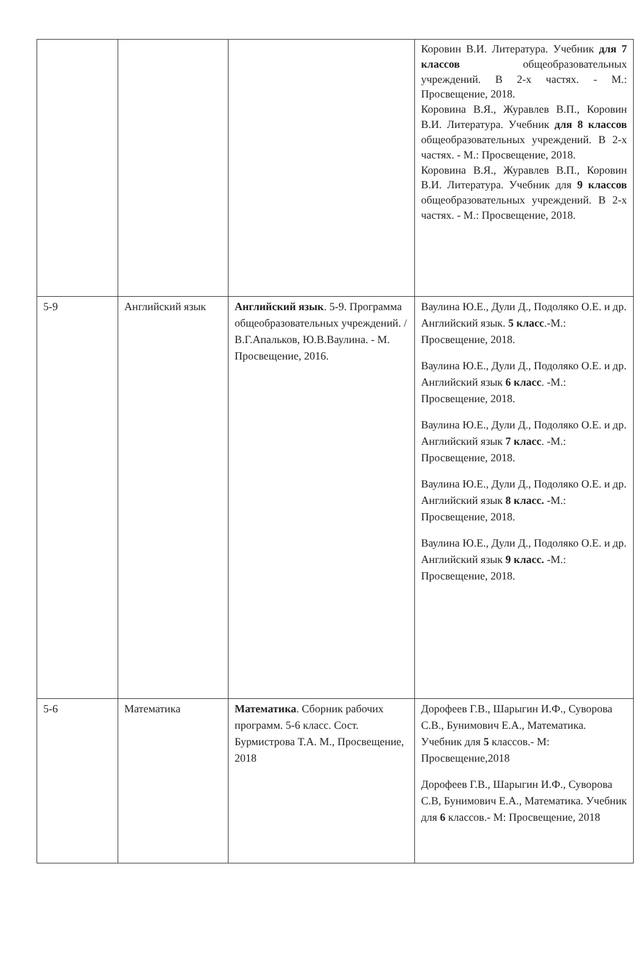| | | | Коровин В.И. Литература. Учебник для 7 классов общеобразовательных учреждений. В 2-х частях. - М.: Просвещение, 2018. Коровина В.Я., Журавлев В.П., Коровин В.И. Литература. Учебник для 8 классов общеобразовательных учреждений. В 2-х частях. - М.: Просвещение, 2018. Коровина В.Я., Журавлев В.П., Коровин В.И. Литература. Учебник для 9 классов общеобразовательных учреждений. В 2-х частях. - М.: Просвещение, 2018. |
| 5-9 | Английский язык | Английский язык . 5-9. Программа общеобразовательных учреждений. / В.Г.Апальков, Ю.В.Ваулина. - М. Просвещение, 2016. | Ваулина Ю.Е., Дули Д., Подоляко О.Е. и др. Английский язык. 5 класс .-М.: Просвещение, 2018. Ваулина Ю.Е., Дули Д., Подоляко О.Е. и др. Английский язык 6 класс . -М.: Просвещение, 2018. Ваулина Ю.Е., Дули Д., Подоляко О.Е. и др. Английский язык 7 класс . -М.: Просвещение, 2018. Ваулина Ю.Е., Дули Д., Подоляко О.Е. и др. Английский язык 8 класс. -М.: Просвещение, 2018. Ваулина Ю.Е., Дули Д., Подоляко О.Е. и др. Английский язык 9 класс. -М.: Просвещение, 2018. |
| 5-6 | Математика | Математика . Сборник рабочих программ. 5-6 класс. Сост. Бурмистрова Т.А. М., Просвещение, 2018 | Дорофеев Г.В., Шарыгин И.Ф., Суворова С.В., Бунимович Е.А., Математика. Учебник для 5 классов.- М: Просвещение,2018 Дорофеев Г.В., Шарыгин И.Ф., Суворова С.В, Бунимович Е.А., Математика. Учебник для 6 классов.- М: Просвещение, 2018 |